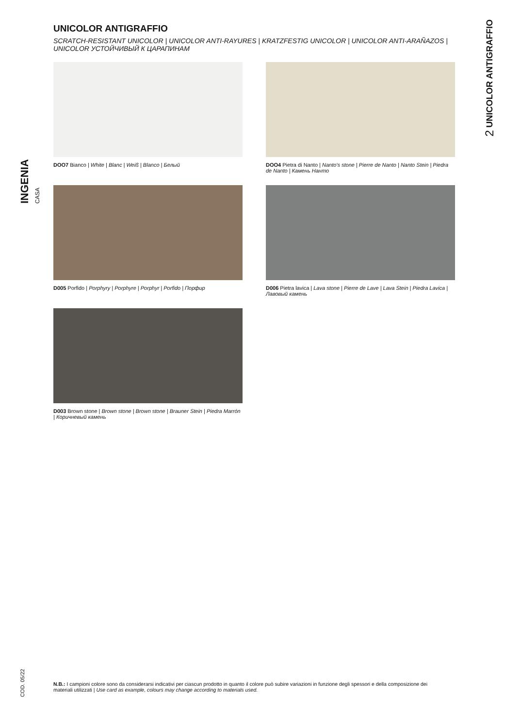INGENIA CASA
2 UNICOLOR ANTIGRAFFIO
UNICOLOR ANTIGRAFFIO
SCRATCH-RESISTANT UNICOLOR | UNICOLOR ANTI-RAYURES | KRATZFESTIG UNICOLOR | UNICOLOR ANTI-ARAÑAZOS | UNICOLOR УСТОЙЧИВЫЙ К ЦАРАПИНАМ
DOO7 Bianco | White | Blanc | Weiß | Blanco | Белый
DOO4 Pietra di Nanto | Nanto's stone | Pierre de Nanto | Nanto Stein | Piedra de Nanto | Камень Нанто
D005 Porfido | Porphyry | Porphyre | Porphyr | Porfido | Порфир
D006 Pietra lavica | Lava stone | Pierre de Lave | Lava Stein | Piedra Lavica | Лавовый камень
D003 Brown stone | Brown stone | Brown stone | Brauner Stein | Piedra Marrón | Коричневый камень
COD. 05/22
N.B.: I campioni colore sono da considerarsi indicativi per ciascun prodotto in quanto il colore può subire variazioni in funzione degli spessori e della composizione dei materiali utilizzati | Use card as example, colours may change according to materials used.